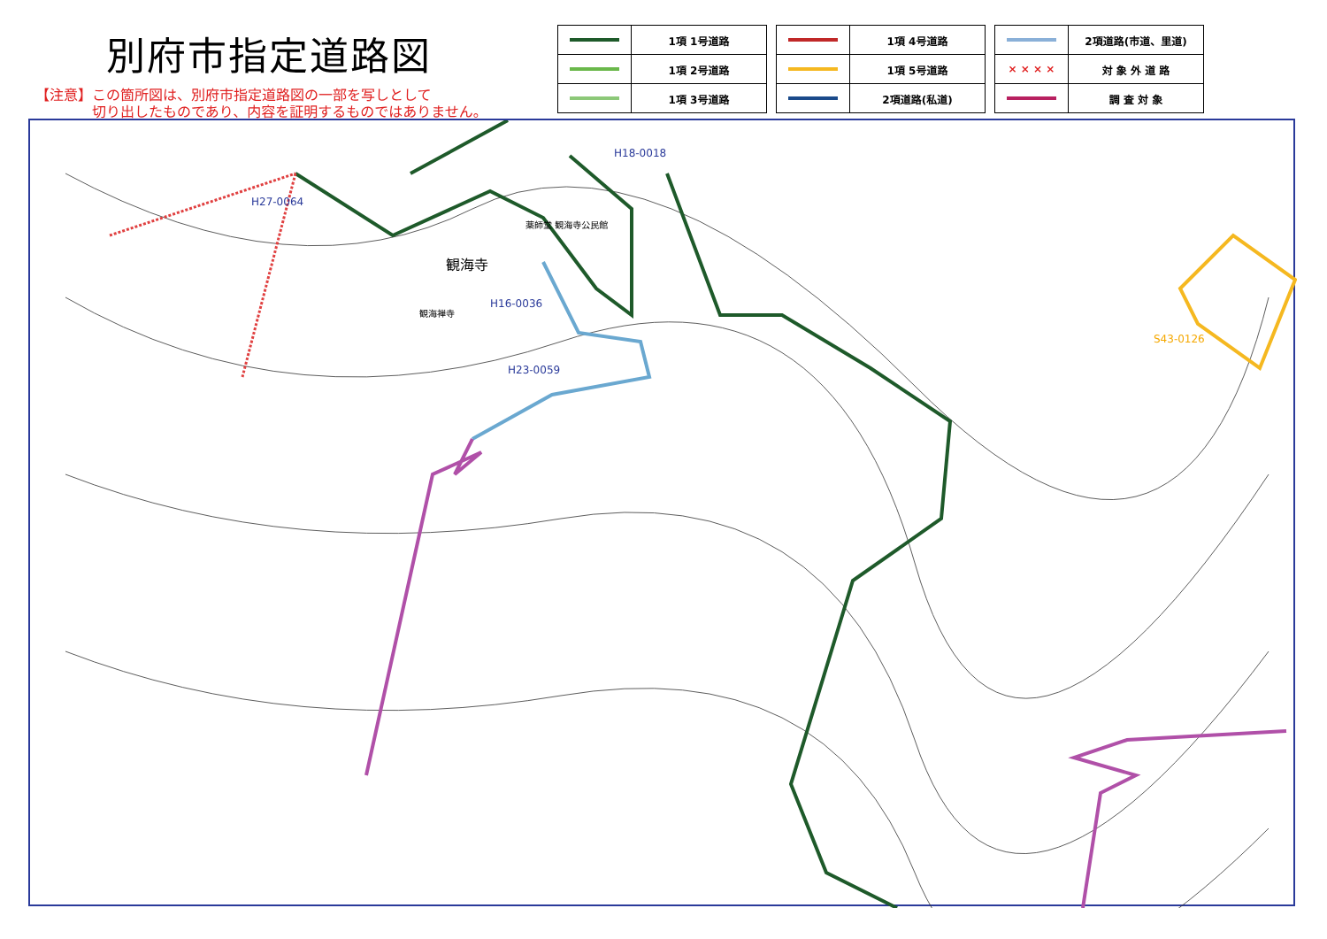別府市指定道路図
【注意】この箇所図は、別府市指定道路図の一部を写しとして
　　　　切り出したものであり、内容を証明するものではありません。
| | 1項 1号道路 |
| | 1項 2号道路 |
| | 1項 3号道路 |
| | 1項 4号道路 |
| | 1項 5号道路 |
| | 2項道路(私道) |
| | 2項道路(市道、里道) |
| × × × × | 対 象 外 道 路 |
| | 調 査 対 象 |
観海寺
薬師堂 観海寺公民館
観海禅寺
H23-0059
H27-0064
H18-0018
H16-0036
S43-0126